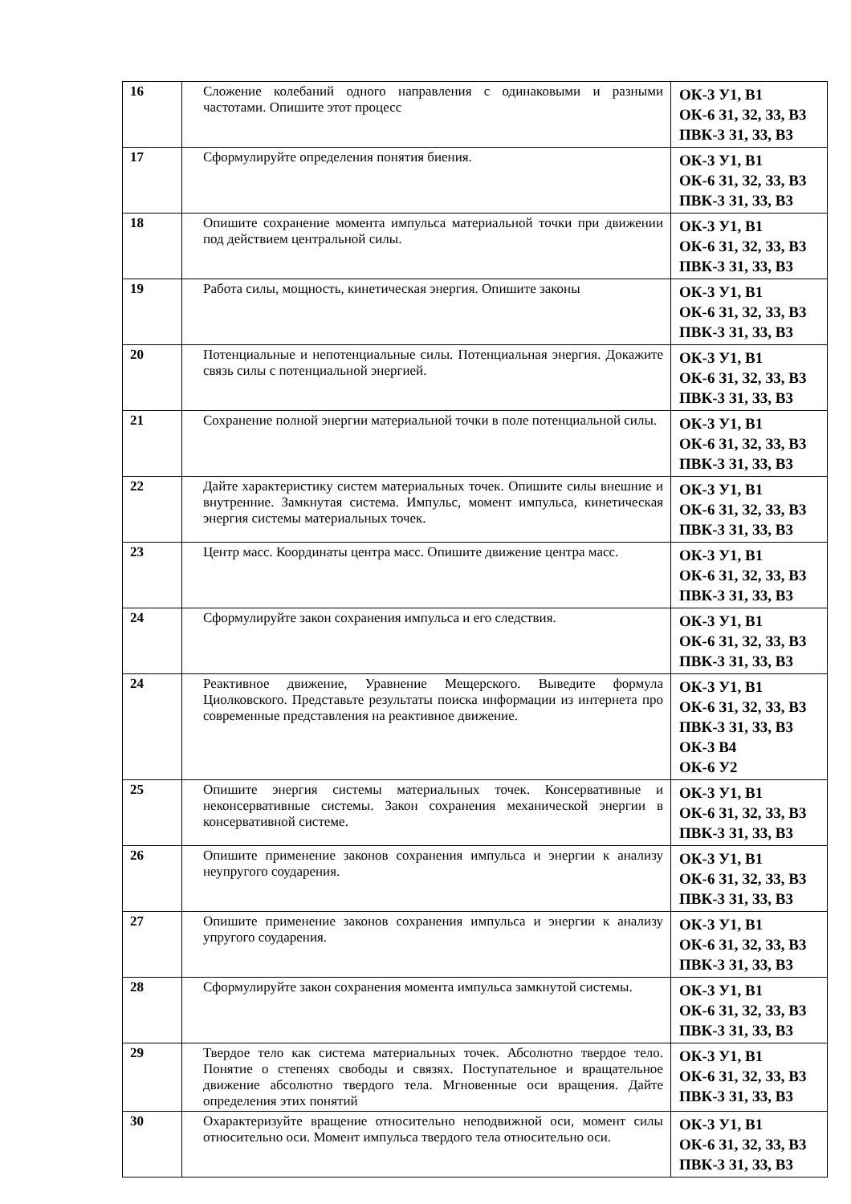| 16 | Сложение колебаний одного направления с одинаковыми и разными частотами. Опишите этот процесс | ОК-3 У1, В1 ОК-6 З1, З2, З3, В3 ПВК-3 З1, З3, В3 |
| 17 | Сформулируйте определения понятия биения. | ОК-3 У1, В1 ОК-6 З1, З2, З3, В3 ПВК-3 З1, З3, В3 |
| 18 | Опишите сохранение момента импульса материальной точки при движении под действием центральной силы. | ОК-3 У1, В1 ОК-6 З1, З2, З3, В3 ПВК-3 З1, З3, В3 |
| 19 | Работа силы, мощность, кинетическая энергия. Опишите законы | ОК-3 У1, В1 ОК-6 З1, З2, З3, В3 ПВК-3 З1, З3, В3 |
| 20 | Потенциальные и непотенциальные силы. Потенциальная энергия. Докажите связь силы с потенциальной энергией. | ОК-3 У1, В1 ОК-6 З1, З2, З3, В3 ПВК-3 З1, З3, В3 |
| 21 | Сохранение полной энергии материальной точки в поле потенциальной силы. | ОК-3 У1, В1 ОК-6 З1, З2, З3, В3 ПВК-3 З1, З3, В3 |
| 22 | Дайте характеристику систем материальных точек. Опишите силы внешние и внутренние. Замкнутая система. Импульс, момент импульса, кинетическая энергия системы материальных точек. | ОК-3 У1, В1 ОК-6 З1, З2, З3, В3 ПВК-3 З1, З3, В3 |
| 23 | Центр масс. Координаты центра масс. Опишите движение центра масс. | ОК-3 У1, В1 ОК-6 З1, З2, З3, В3 ПВК-3 З1, З3, В3 |
| 24 | Сформулируйте закон сохранения импульса и его следствия. | ОК-3 У1, В1 ОК-6 З1, З2, З3, В3 ПВК-3 З1, З3, В3 |
| 24 | Реактивное движение, Уравнение Мещерского. Выведите формула Циолковского. Представьте результаты поиска информации из интернета про современные представления на реактивное движение. | ОК-3 У1, В1 ОК-6 З1, З2, З3, В3 ПВК-3 З1, З3, В3 ОК-3 В4 ОК-6 У2 |
| 25 | Опишите энергия системы материальных точек. Консервативные и неконсервативные системы. Закон сохранения механической энергии в консервативной системе. | ОК-3 У1, В1 ОК-6 З1, З2, З3, В3 ПВК-3 З1, З3, В3 |
| 26 | Опишите применение законов сохранения импульса и энергии к анализу неупругого соударения. | ОК-3 У1, В1 ОК-6 З1, З2, З3, В3 ПВК-3 З1, З3, В3 |
| 27 | Опишите применение законов сохранения импульса и энергии к анализу упругого соударения. | ОК-3 У1, В1 ОК-6 З1, З2, З3, В3 ПВК-3 З1, З3, В3 |
| 28 | Сформулируйте закон сохранения момента импульса замкнутой системы. | ОК-3 У1, В1 ОК-6 З1, З2, З3, В3 ПВК-3 З1, З3, В3 |
| 29 | Твердое тело как система материальных точек. Абсолютно твердое тело. Понятие о степенях свободы и связях. Поступательное и вращательное движение абсолютно твердого тела. Мгновенные оси вращения. Дайте определения этих понятий | ОК-3 У1, В1 ОК-6 З1, З2, З3, В3 ПВК-3 З1, З3, В3 |
| 30 | Охарактеризуйте вращение относительно неподвижной оси, момент силы относительно оси. Момент импульса твердого тела относительно оси. | ОК-3 У1, В1 ОК-6 З1, З2, З3, В3 ПВК-3 З1, З3, В3 |